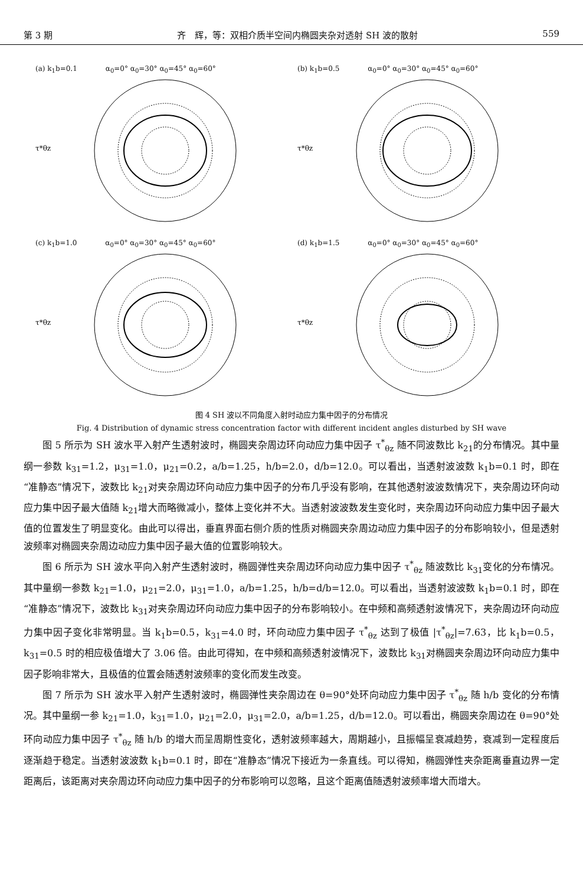第 3 期 齐　辉，等：双相介质半空间内椭圆夹杂对透射 SH 波的散射 559
(a) k<sub>1</sub>b=0.1　　　　α<sub>0</sub>=0° α<sub>0</sub>=30° α<sub>0</sub>=45° α<sub>0</sub>=60°
τ*θz
(b) k<sub>1</sub>b=0.5　　　　α<sub>0</sub>=0° α<sub>0</sub>=30° α<sub>0</sub>=45° α<sub>0</sub>=60°
τ*θz
(c) k<sub>1</sub>b=1.0　　　　α<sub>0</sub>=0° α<sub>0</sub>=30° α<sub>0</sub>=45° α<sub>0</sub>=60°
τ*θz
(d) k<sub>1</sub>b=1.5　　　　α<sub>0</sub>=0° α<sub>0</sub>=30° α<sub>0</sub>=45° α<sub>0</sub>=60°
τ*θz
图 4 SH 波以不同角度入射时动应力集中因子的分布情况
Fig. 4 Distribution of dynamic stress concentration factor with different incident angles disturbed by SH wave
图 5 所示为 SH 波水平入射产生透射波时，椭圆夹杂周边环向动应力集中因子 τ<sup>*</sup><sub>θz</sub> 随不同波数比 k<sub>21</sub>的分布情况。其中量纲一参数 k<sub>31</sub>=1.2，μ<sub>31</sub>=1.0，μ<sub>21</sub>=0.2，a/b=1.25，h/b=2.0，d/b=12.0。可以看出，当透射波波数 k<sub>1</sub>b=0.1 时，即在“准静态”情况下，波数比 k<sub>21</sub>对夹杂周边环向动应力集中因子的分布几乎没有影响，在其他透射波波数情况下，夹杂周边环向动应力集中因子最大值随 k<sub>21</sub>增大而略微减小，整体上变化并不大。当透射波波数发生变化时，夹杂周边环向动应力集中因子最大值的位置发生了明显变化。由此可以得出，垂直界面右侧介质的性质对椭圆夹杂周边动应力集中因子的分布影响较小，但是透射波频率对椭圆夹杂周边动应力集中因子最大值的位置影响较大。
图 6 所示为 SH 波水平向入射产生透射波时，椭圆弹性夹杂周边环向动应力集中因子 τ<sup>*</sup><sub>θz</sub> 随波数比 k<sub>31</sub>变化的分布情况。其中量纲一参数 k<sub>21</sub>=1.0，μ<sub>21</sub>=2.0，μ<sub>31</sub>=1.0，a/b=1.25，h/b=d/b=12.0。可以看出，当透射波波数 k<sub>1</sub>b=0.1 时，即在“准静态”情况下，波数比 k<sub>31</sub>对夹杂周边环向动应力集中因子的分布影响较小。在中频和高频透射波情况下，夹杂周边环向动应力集中因子变化非常明显。当 k<sub>1</sub>b=0.5，k<sub>31</sub>=4.0 时，环向动应力集中因子 τ<sup>*</sup><sub>θz</sub> 达到了极值 |τ<sup>*</sup><sub>θz</sub>|=7.63，比 k<sub>1</sub>b=0.5，k<sub>31</sub>=0.5 时的相应极值增大了 3.06 倍。由此可得知，在中频和高频透射波情况下，波数比 k<sub>31</sub>对椭圆夹杂周边环向动应力集中因子影响非常大，且极值的位置会随透射波频率的变化而发生改变。
图 7 所示为 SH 波水平入射产生透射波时，椭圆弹性夹杂周边在 θ=90°处环向动应力集中因子 τ<sup>*</sup><sub>θz</sub> 随 h/b 变化的分布情况。其中量纲一参 k<sub>21</sub>=1.0，k<sub>31</sub>=1.0，μ<sub>21</sub>=2.0，μ<sub>31</sub>=2.0，a/b=1.25，d/b=12.0。可以看出，椭圆夹杂周边在 θ=90°处环向动应力集中因子 τ<sup>*</sup><sub>θz</sub> 随 h/b 的增大而呈周期性变化，透射波频率越大，周期越小，且振幅呈衰减趋势，衰减到一定程度后逐渐趋于稳定。当透射波波数 k<sub>1</sub>b=0.1 时，即在“准静态”情况下接近为一条直线。可以得知，椭圆弹性夹杂距离垂直边界一定距离后，该距离对夹杂周边环向动应力集中因子的分布影响可以忽略，且这个距离值随透射波频率增大而增大。